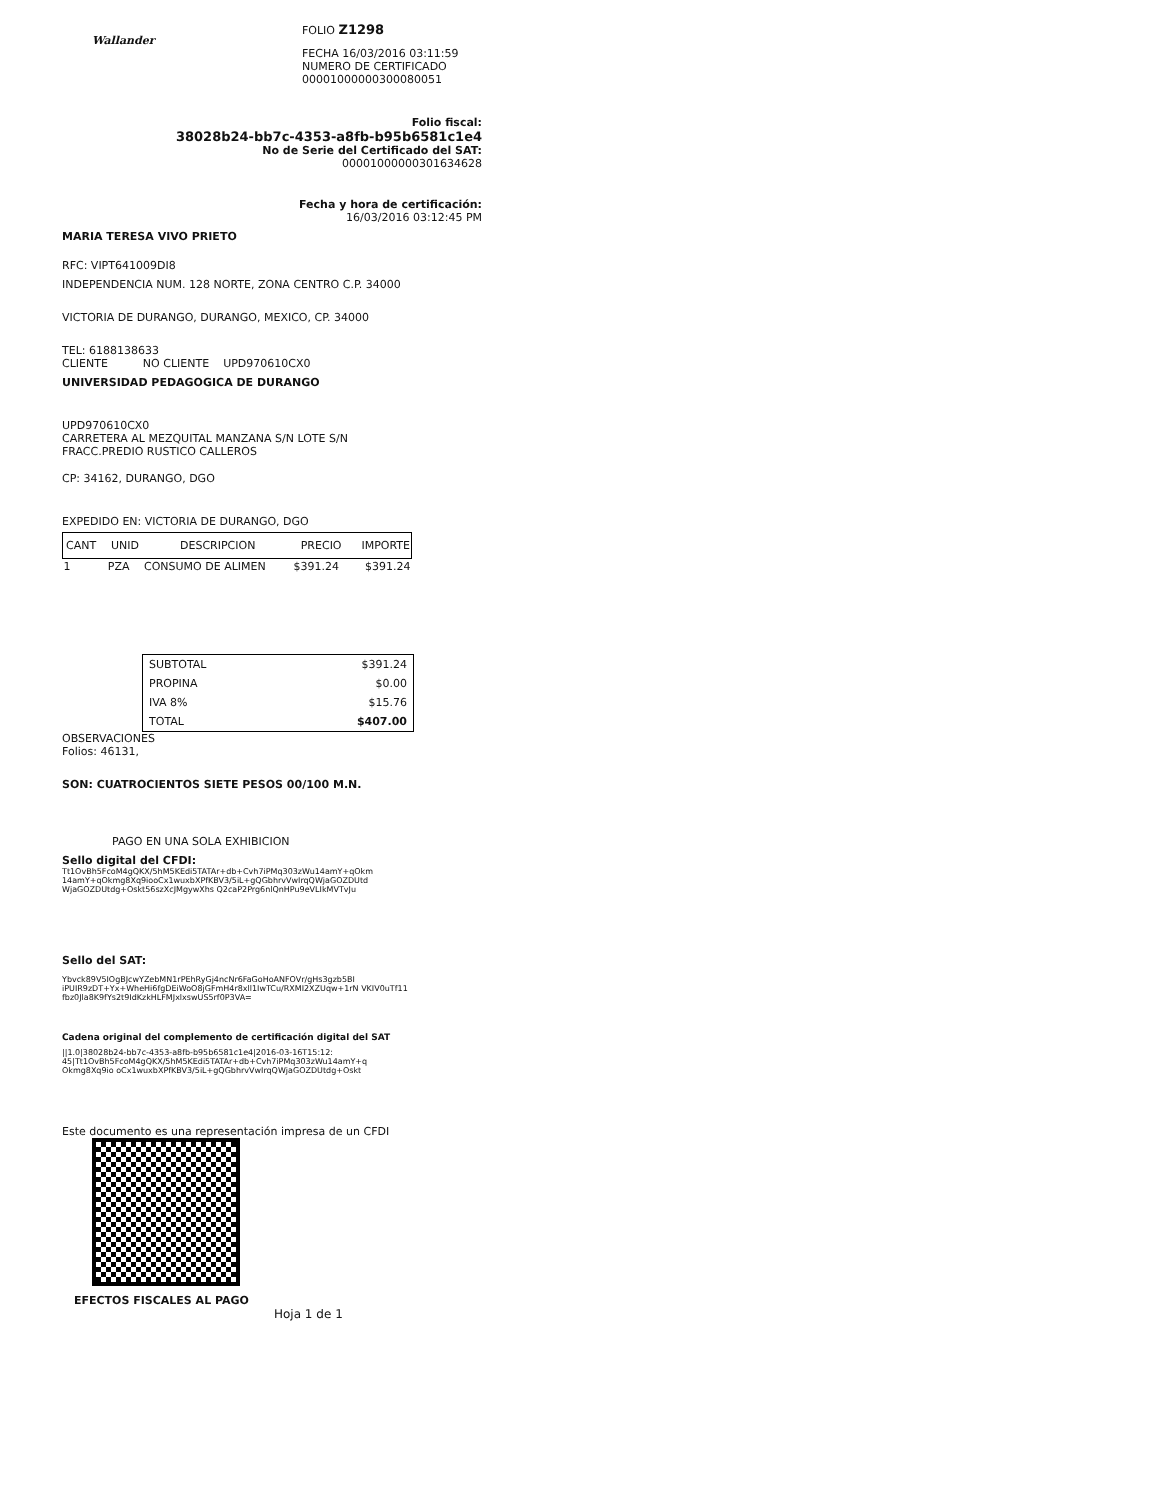Wallander
FOLIO Z1298
FECHA 16/03/2016 03:11:59
NUMERO DE CERTIFICADO
00001000000300080051
Folio fiscal:
38028b24-bb7c-4353-a8fb-b95b6581c1e4
No de Serie del Certificado del SAT:
00001000000301634628
Fecha y hora de certificación:
16/03/2016 03:12:45 PM
MARIA TERESA VIVO PRIETO
RFC: VIPT641009DI8
INDEPENDENCIA NUM. 128 NORTE, ZONA CENTRO C.P. 34000
VICTORIA DE DURANGO, DURANGO, MEXICO, CP. 34000
TEL: 6188138633
CLIENTE NO CLIENTE UPD970610CX0
UNIVERSIDAD PEDAGOGICA DE DURANGO
UPD970610CX0
CARRETERA AL MEZQUITAL MANZANA S/N LOTE S/N
FRACC.PREDIO RUSTICO CALLEROS
CP: 34162, DURANGO, DGO
EXPEDIDO EN: VICTORIA DE DURANGO, DGO
| CANT | UNID | DESCRIPCION | PRECIO | IMPORTE |
| --- | --- | --- | --- | --- |
| 1 | PZA | CONSUMO DE ALIMEN | $391.24 | $391.24 |
| SUBTOTAL | $391.24 |
| PROPINA | $0.00 |
| IVA 8% | $15.76 |
| TOTAL | $407.00 |
OBSERVACIONES
Folios: 46131,
SON: CUATROCIENTOS SIETE PESOS 00/100 M.N.
PAGO EN UNA SOLA EXHIBICION
Sello digital del CFDI:
Tt1OvBh5FcoM4gQKX/5hM5KEdi5TATAr+db+Cvh7iPMq303zWu14amY+qOkm
14amY+qOkmg8Xq9iooCx1wuxbXPfKBV3/5iL+gQGbhrvVwIrqQWjaGOZDUtd
WjaGOZDUtdg+Oskt56szXcJMgywXhs Q2caP2Prg6nlQnHPu9eVLIkMVTvJu
Sello del SAT:
Ybvck89V5IOgBJcwYZebMN1rPEhRyGj4ncNr6FaGoHoANFOVr/gHs3gzb5BI
iPUIR9zDT+Yx+WheHi6fgDEiWoO8jGFmH4r8xll1IwTCu/RXMI2XZUqw+1rN VKIV0uTf11
fbz0Jla8K9fYs2t9IdKzkHLFMJxlxswUS5rf0P3VA=
Cadena original del complemento de certificación digital del SAT
||1.0|38028b24-bb7c-4353-a8fb-b95b6581c1e4|2016-03-16T15:12:
45|Tt1OvBh5FcoM4gQKX/5hM5KEdi5TATAr+db+Cvh7iPMq303zWu14amY+q
Okmg8Xq9io oCx1wuxbXPfKBV3/5iL+gQGbhrvVwIrqQWjaGOZDUtdg+Oskt
Este documento es una representación impresa de un CFDI
EFECTOS FISCALES AL PAGO
Hoja 1 de 1